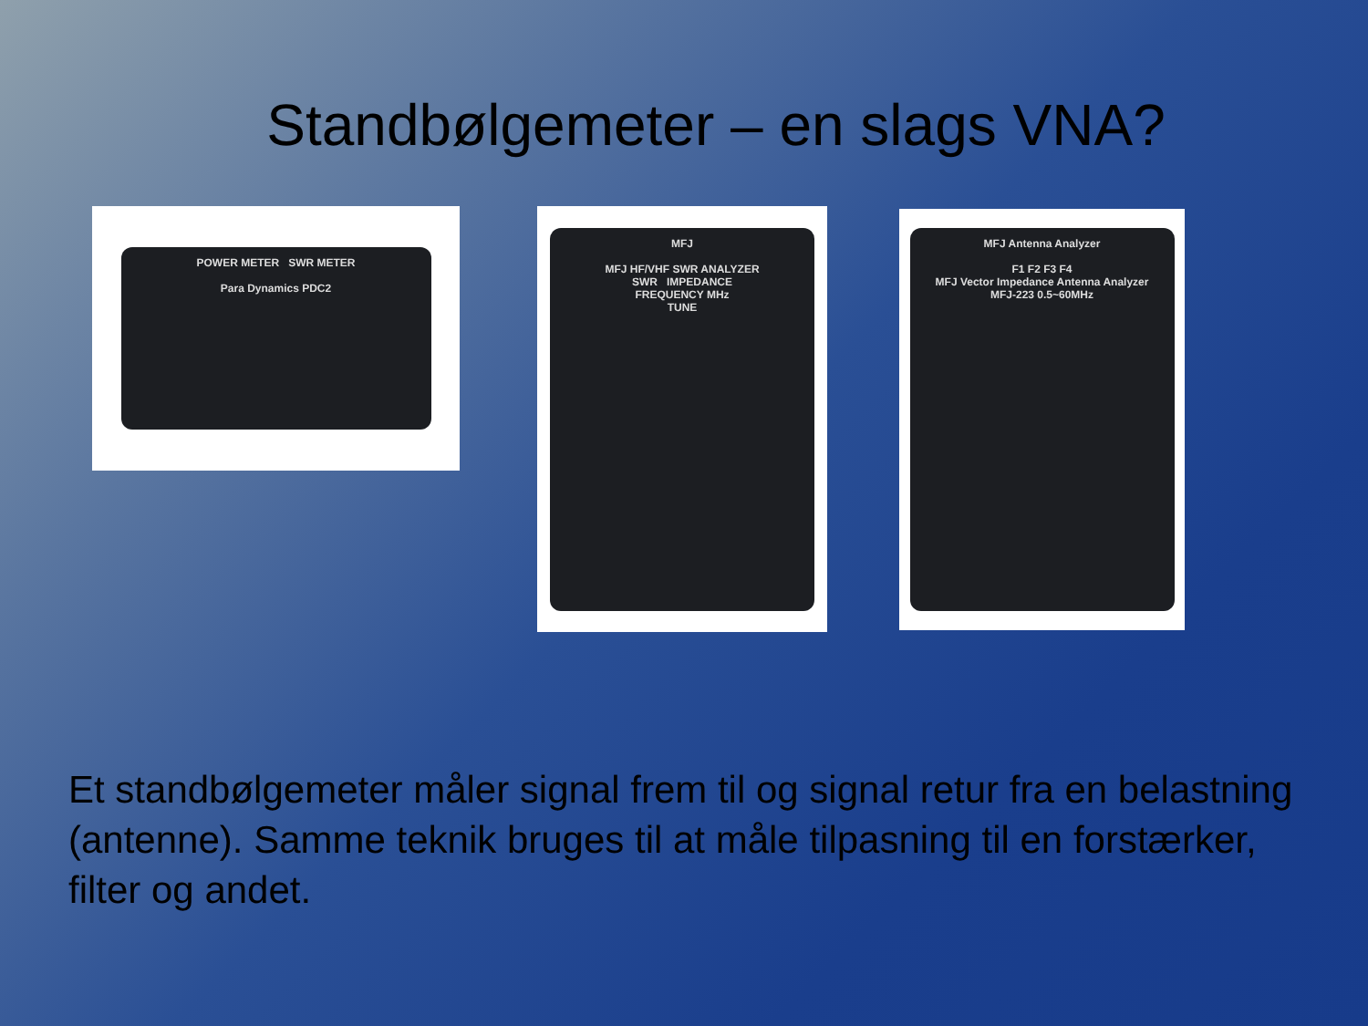Standbølgemeter – en slags VNA?
POWER METER SWR METER
Para Dynamics PDC2
MFJ
MFJ HF/VHF SWR ANALYZER
SWR IMPEDANCE
FREQUENCY MHz
TUNE
MFJ Antenna Analyzer
F1 F2 F3 F4
MFJ Vector Impedance Antenna Analyzer
MFJ-223 0.5~60MHz
Et standbølgemeter måler signal frem til og signal retur fra en belastning (antenne). Samme teknik bruges til at måle tilpasning til en forstærker, filter og andet.